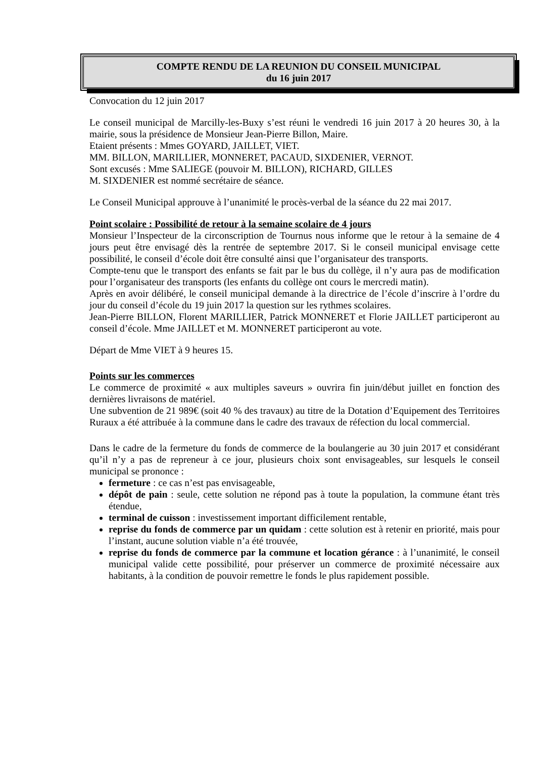COMPTE RENDU DE LA REUNION DU CONSEIL MUNICIPAL
du 16 juin 2017
Convocation du 12 juin 2017
Le conseil municipal de Marcilly-les-Buxy s’est réuni le vendredi 16 juin 2017 à 20 heures 30, à la mairie, sous la présidence de Monsieur Jean-Pierre Billon, Maire.
Etaient présents : Mmes GOYARD, JAILLET, VIET.
MM. BILLON, MARILLIER, MONNERET, PACAUD, SIXDENIER, VERNOT.
Sont excusés : Mme SALIEGE (pouvoir M. BILLON), RICHARD, GILLES
M. SIXDENIER est nommé secrétaire de séance.
Le Conseil Municipal approuve à l’unanimité le procès-verbal de la séance du 22 mai 2017.
Point scolaire : Possibilité de retour à la semaine scolaire de 4 jours
Monsieur l’Inspecteur de la circonscription de Tournus nous informe que le retour à la semaine de 4 jours peut être envisagé dès la rentrée de septembre 2017. Si le conseil municipal envisage cette possibilité, le conseil d’école doit être consulté ainsi que l’organisateur des transports.
Compte-tenu que le transport des enfants se fait par le bus du collège, il n’y aura pas de modification pour l’organisateur des transports (les enfants du collège ont cours le mercredi matin).
Après en avoir délibéré, le conseil municipal demande à la directrice de l’école d’inscrire à l’ordre du jour du conseil d’école du 19 juin 2017 la question sur les rythmes scolaires.
Jean-Pierre BILLON, Florent MARILLIER, Patrick MONNERET et Florie JAILLET participeront au conseil d’école. Mme JAILLET et M. MONNERET participeront au vote.
Départ de Mme VIET à 9 heures 15.
Points sur les commerces
Le commerce de proximité « aux multiples saveurs » ouvrira fin juin/début juillet en fonction des dernières livraisons de matériel.
Une subvention de 21 989€ (soit 40 % des travaux) au titre de la Dotation d’Equipement des Territoires Ruraux a été attribuée à la commune dans le cadre des travaux de réfection du local commercial.
Dans le cadre de la fermeture du fonds de commerce de la boulangerie au 30 juin 2017 et considérant qu’il n’y a pas de repreneur à ce jour, plusieurs choix sont envisageables, sur lesquels le conseil municipal se prononce :
fermeture : ce cas n’est pas envisageable,
dépôt de pain : seule, cette solution ne répond pas à toute la population, la commune étant très étendue,
terminal de cuisson : investissement important difficilement rentable,
reprise du fonds de commerce par un quidam : cette solution est à retenir en priorité, mais pour l’instant, aucune solution viable n’a été trouvée,
reprise du fonds de commerce par la commune et location gérance : à l’unanimité, le conseil municipal valide cette possibilité, pour préserver un commerce de proximité nécessaire aux habitants, à la condition de pouvoir remettre le fonds le plus rapidement possible.